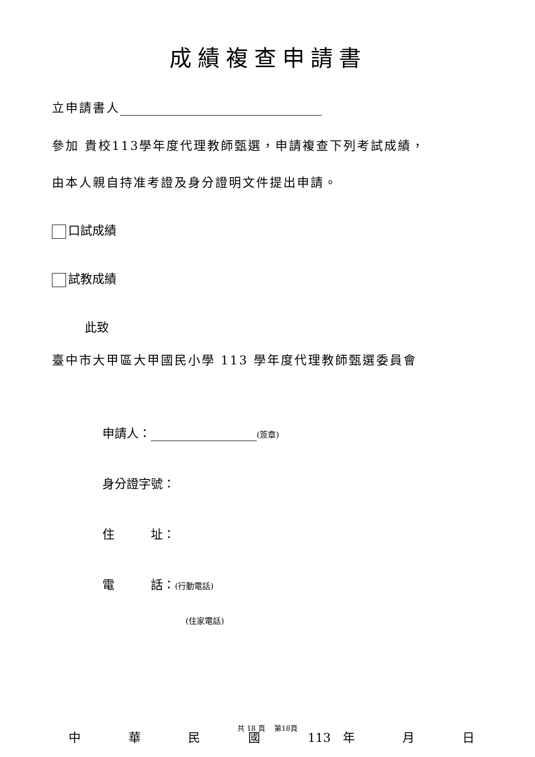成績複查申請書
立申請書人
參加 貴校113學年度代理教師甄選，申請複查下列考試成績，
由本人親自持准考證及身分證明文件提出申請。
口試成績
試教成績
此致
臺中市大甲區大甲國民小學 113 學年度代理教師甄選委員會
申請人： (簽章)
身分證字號：
住　　　址：
電　　　話：(行動電話)
(住家電話)
中華民國 113　年 月 日
共 18 頁　 第18頁